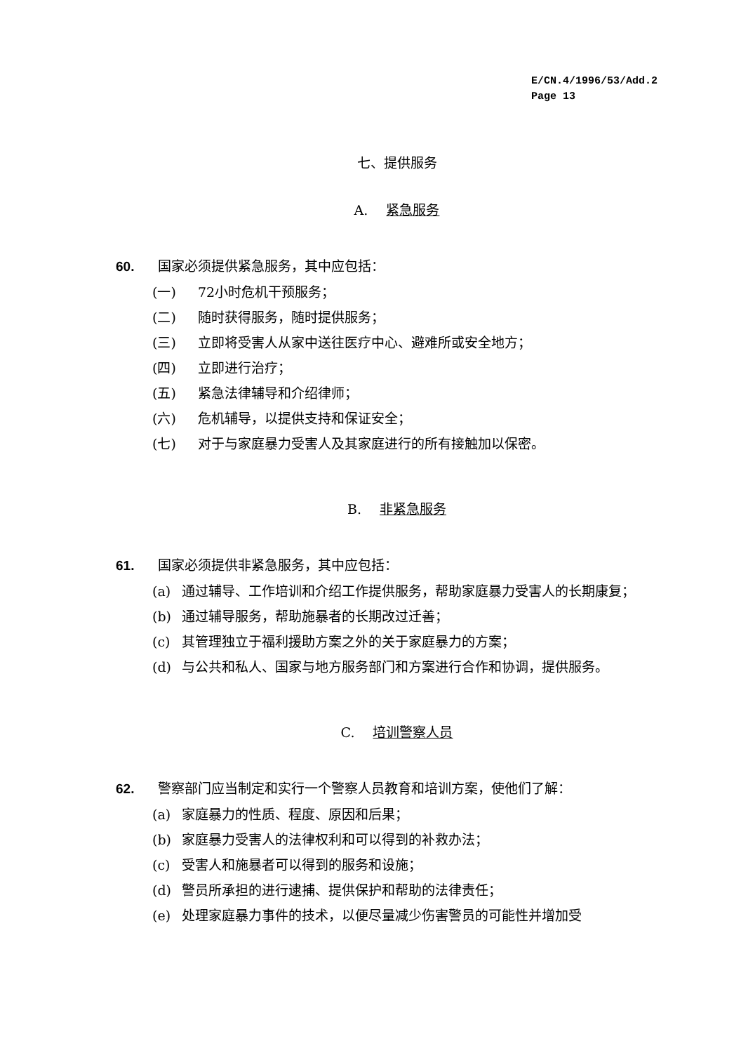E/CN.4/1996/53/Add.2
Page 13
七、提供服务
A. 紧急服务
60. 国家必须提供紧急服务，其中应包括：
(一) 72小时危机干预服务；
(二) 随时获得服务，随时提供服务；
(三) 立即将受害人从家中送往医疗中心、避难所或安全地方；
(四) 立即进行治疗；
(五) 紧急法律辅导和介绍律师；
(六) 危机辅导，以提供支持和保证安全；
(七) 对于与家庭暴力受害人及其家庭进行的所有接触加以保密。
B. 非紧急服务
61. 国家必须提供非紧急服务，其中应包括：
(a) 通过辅导、工作培训和介绍工作提供服务，帮助家庭暴力受害人的长期康复；
(b) 通过辅导服务，帮助施暴者的长期改过迁善；
(c) 其管理独立于福利援助方案之外的关于家庭暴力的方案；
(d) 与公共和私人、国家与地方服务部门和方案进行合作和协调，提供服务。
C. 培训警察人员
62. 警察部门应当制定和实行一个警察人员教育和培训方案，使他们了解：
(a) 家庭暴力的性质、程度、原因和后果；
(b) 家庭暴力受害人的法律权利和可以得到的补救办法；
(c) 受害人和施暴者可以得到的服务和设施；
(d) 警员所承担的进行逮捕、提供保护和帮助的法律责任；
(e) 处理家庭暴力事件的技术，以便尽量减少伤害警员的可能性并增加受